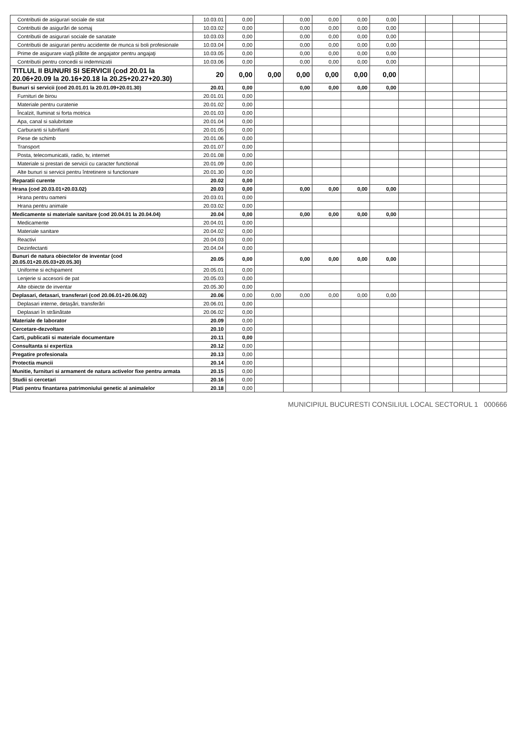| Contributii de asigurari sociale de stat | 10.03.01 | 0,00 | | 0,00 | 0,00 | 0,00 | 0,00 | | | | |
| Contributii de asigurări de somaj | 10.03.02 | 0,00 | | 0,00 | 0,00 | 0,00 | 0,00 | | | | |
| Contributii de asigurari sociale de sanatate | 10.03.03 | 0,00 | | 0,00 | 0,00 | 0,00 | 0,00 | | | | |
| Contributii de asigurari pentru accidente de munca si boli profesionale | 10.03.04 | 0,00 | | 0,00 | 0,00 | 0,00 | 0,00 | | | | |
| Prime de asigurare viaţă plătite de angajator pentru angajaţi | 10.03.05 | 0,00 | | 0,00 | 0,00 | 0,00 | 0,00 | | | | |
| Contributii pentru concedii si indemnizatii | 10.03.06 | 0,00 | | 0,00 | 0,00 | 0,00 | 0,00 | | | | |
| TITLUL II BUNURI SI SERVICII (cod 20.01 la 20.06+20.09 la 20.16+20.18 la 20.25+20.27+20.30) | 20 | 0,00 | 0,00 | 0,00 | 0,00 | 0,00 | 0,00 | | | | |
| Bunuri si servicii (cod 20.01.01 la 20.01.09+20.01.30) | 20.01 | 0,00 | | 0,00 | 0,00 | 0,00 | 0,00 | | | | |
| Furnituri de birou | 20.01.01 | 0,00 | | | | | | | | | |
| Materiale pentru curatenie | 20.01.02 | 0,00 | | | | | | | | | |
| Încalzit, Iluminat si forta motrica | 20.01.03 | 0,00 | | | | | | | | | |
| Apa, canal si salubritate | 20.01.04 | 0,00 | | | | | | | | | |
| Carburanti si lubrifianti | 20.01.05 | 0,00 | | | | | | | | | |
| Piese de schimb | 20.01.06 | 0,00 | | | | | | | | | |
| Transport | 20.01.07 | 0,00 | | | | | | | | | |
| Posta, telecomunicatii, radio, tv, internet | 20.01.08 | 0,00 | | | | | | | | | |
| Materiale si prestari de servicii cu caracter functional | 20.01.09 | 0,00 | | | | | | | | | |
| Alte bunuri si servicii pentru întretinere si functionare | 20.01.30 | 0,00 | | | | | | | | | |
| Reparatii curente | 20.02 | 0,00 | | | | | | | | | |
| Hrana (cod 20.03.01+20.03.02) | 20.03 | 0,00 | | 0,00 | 0,00 | 0,00 | 0,00 | | | | |
| Hrana pentru oameni | 20.03.01 | 0,00 | | | | | | | | | |
| Hrana pentru animale | 20.03.02 | 0,00 | | | | | | | | | |
| Medicamente si materiale sanitare (cod 20.04.01 la 20.04.04) | 20.04 | 0,00 | | 0,00 | 0,00 | 0,00 | 0,00 | | | | |
| Medicamente | 20.04.01 | 0,00 | | | | | | | | | |
| Materiale sanitare | 20.04.02 | 0,00 | | | | | | | | | |
| Reactivi | 20.04.03 | 0,00 | | | | | | | | | |
| Dezinfectanti | 20.04.04 | 0,00 | | | | | | | | | |
| Bunuri de natura obiectelor de inventar (cod 20.05.01+20.05.03+20.05.30) | 20.05 | 0,00 | | 0,00 | 0,00 | 0,00 | 0,00 | | | | |
| Uniforme si echipament | 20.05.01 | 0,00 | | | | | | | | | |
| Lenjerie si accesorii de pat | 20.05.03 | 0,00 | | | | | | | | | |
| Alte obiecte de inventar | 20.05.30 | 0,00 | | | | | | | | | |
| Deplasari, detasari, transferari (cod 20.06.01+20.06.02) | 20.06 | 0,00 | 0,00 | 0,00 | 0,00 | 0,00 | 0,00 | | | | |
| Deplasari interne, detaşări, transferări | 20.06.01 | 0,00 | | | | | | | | | |
| Deplasari în străinătate | 20.06.02 | 0,00 | | | | | | | | | |
| Materiale de laborator | 20.09 | 0,00 | | | | | | | | | |
| Cercetare-dezvoltare | 20.10 | 0,00 | | | | | | | | | |
| Carti, publicatii si materiale documentare | 20.11 | 0,00 | | | | | | | | | |
| Consultanta si expertiza | 20.12 | 0,00 | | | | | | | | | |
| Pregatire profesionala | 20.13 | 0,00 | | | | | | | | | |
| Protectia muncii | 20.14 | 0,00 | | | | | | | | | |
| Munitie, furnituri si armament de natura activelor fixe pentru armata | 20.15 | 0,00 | | | | | | | | | |
| Studii si cercetari | 20.16 | 0,00 | | | | | | | | | |
| Plati pentru finantarea patrimoniului genetic al animalelor | 20.18 | 0,00 | | | | | | | | | |
MUNICIPIUL BUCURESTI CONSILIUL LOCAL SECTORUL 1 000666